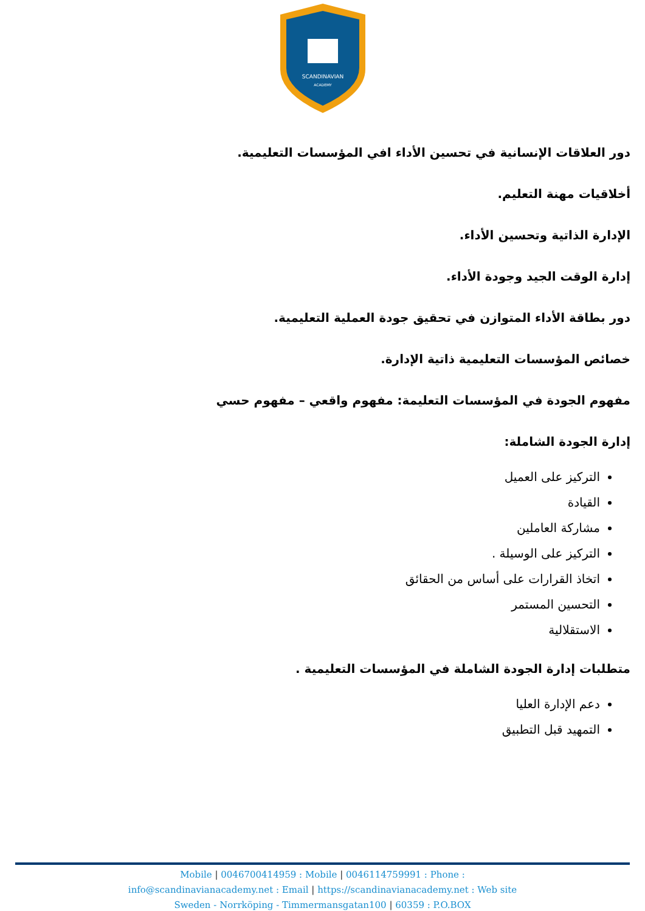SCANDINAVIAN
ACADEMY
دور العلاقات الإنسانية في تحسين الأداء افي المؤسسات التعليمية.
أخلاقيات مهنة التعليم.
الإدارة الذاتية وتحسين الأداء.
إدارة الوقت الجيد وجودة الأداء.
دور بطاقة الأداء المتوازن في تحقيق جودة العملية التعليمية.
خصائص المؤسسات التعليمية ذاتية الإدارة.
مفهوم الجودة في المؤسسات التعليمة: مفهوم واقعي – مفهوم حسي
إدارة الجودة الشاملة:
التركيز على العميل
القيادة
مشاركة العاملين
التركيز على الوسيلة .
اتخاذ القرارات على أساس من الحقائق
التحسين المستمر
الاستقلالية
متطلبات إدارة الجودة الشاملة في المؤسسات التعليمية .
دعم الإدارة العليا
التمهيد قبل التطبيق
Mobile | 0046700414959 : Mobile | 0046114759991 : Phone :
info@scandinavianacademy.net : Email | https://scandinavianacademy.net : Web site
Sweden - Norrköping - Timmermansgatan100 | 60359 : P.O.BOX